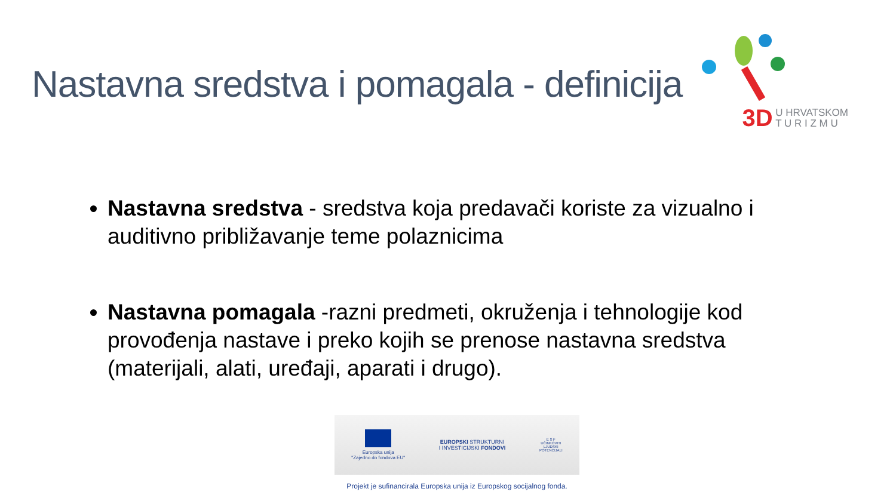Nastavna sredstva i pomagala - definicija
3D U HRVATSKOM
T U R I Z M U
Nastavna sredstva - sredstva koja predavači koriste za vizualno i auditivno približavanje teme polaznicima
Nastavna pomagala -razni predmeti, okruženja i tehnologije kod provođenja nastave i preko kojih se prenose nastavna sredstva (materijali, alati, uređaji, aparati i drugo).
Europska unija
"Zajedno do fondova EU"
EUROPSKI STRUKTURNI
I INVESTICIJSKI FONDOVI
E S F
UČINKOVITI
LJUDSKI
POTENCIJALI
Projekt je sufinancirala Europska unija iz Europskog socijalnog fonda.